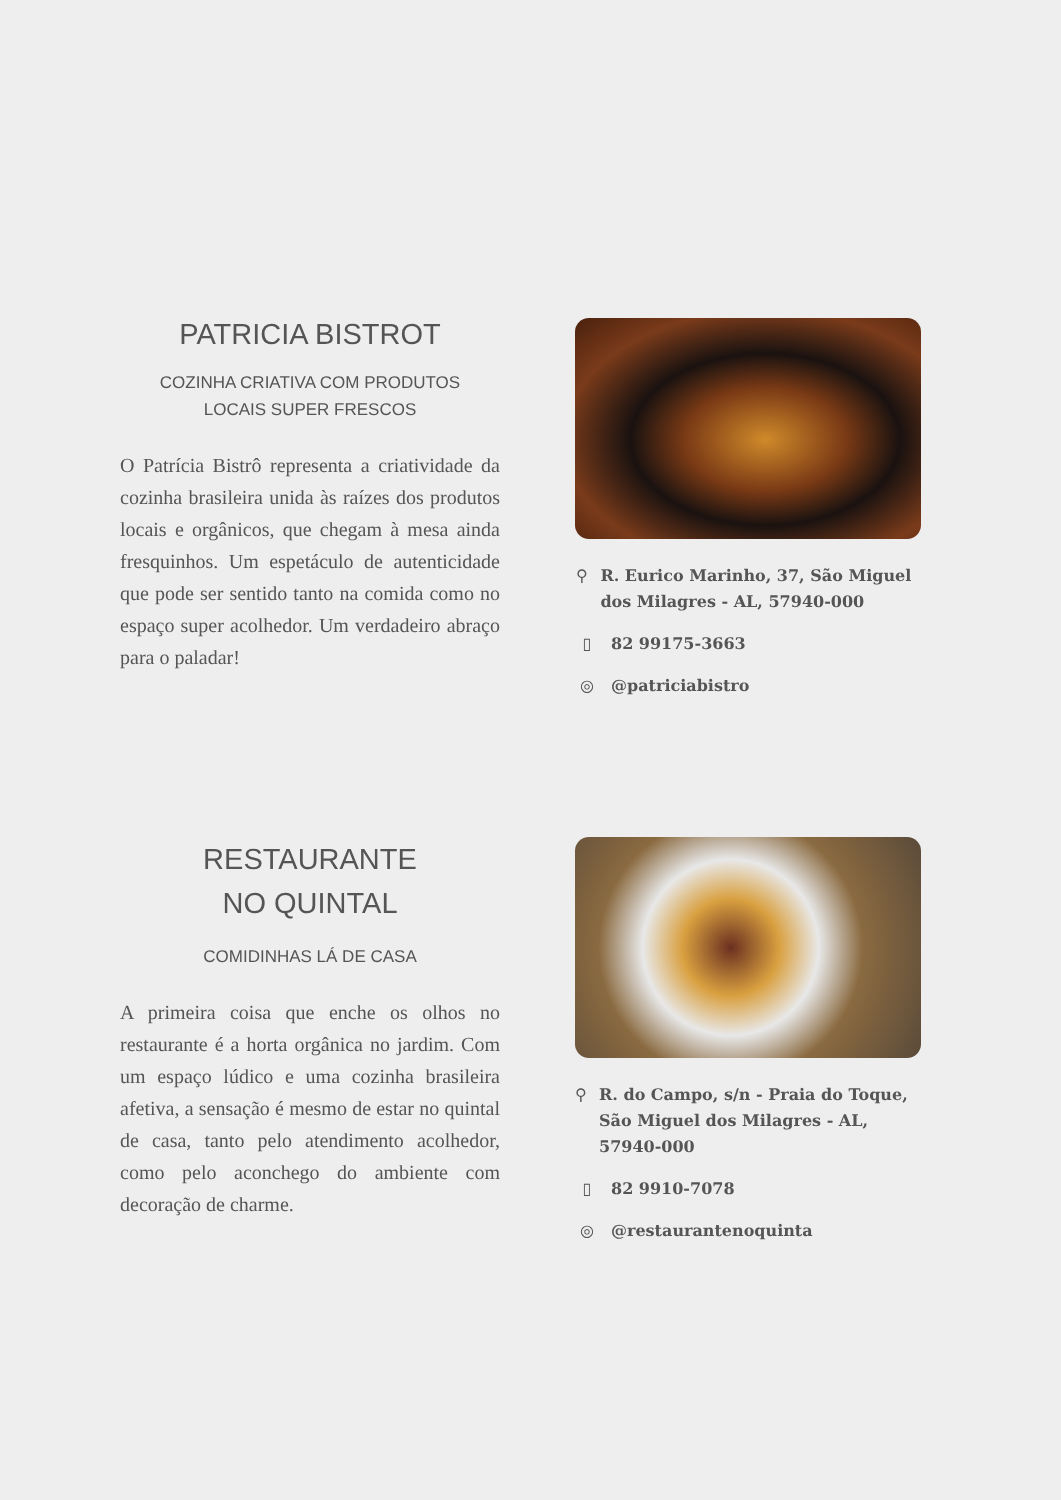PATRICIA BISTROT
COZINHA CRIATIVA COM PRODUTOS
LOCAIS SUPER FRESCOS
O Patrícia Bistrô representa a criatividade da cozinha brasileira unida às raízes dos produtos locais e orgânicos, que chegam à mesa ainda fresquinhos. Um espetáculo de autenticidade que pode ser sentido tanto na comida como no espaço super acolhedor. Um verdadeiro abraço para o paladar!
⚲ R. Eurico Marinho, 37, São Miguel dos Milagres - AL, 57940-000
▯ 82 99175-3663
◎ @patriciabistro
RESTAURANTE
NO QUINTAL
COMIDINHAS LÁ DE CASA
A primeira coisa que enche os olhos no restaurante é a horta orgânica no jardim. Com um espaço lúdico e uma cozinha brasileira afetiva, a sensação é mesmo de estar no quintal de casa, tanto pelo atendimento acolhedor, como pelo aconchego do ambiente com decoração de charme.
⚲ R. do Campo, s/n - Praia do Toque, São Miguel dos Milagres - AL, 57940-000
▯ 82 9910-7078
◎ @restaurantenoquinta